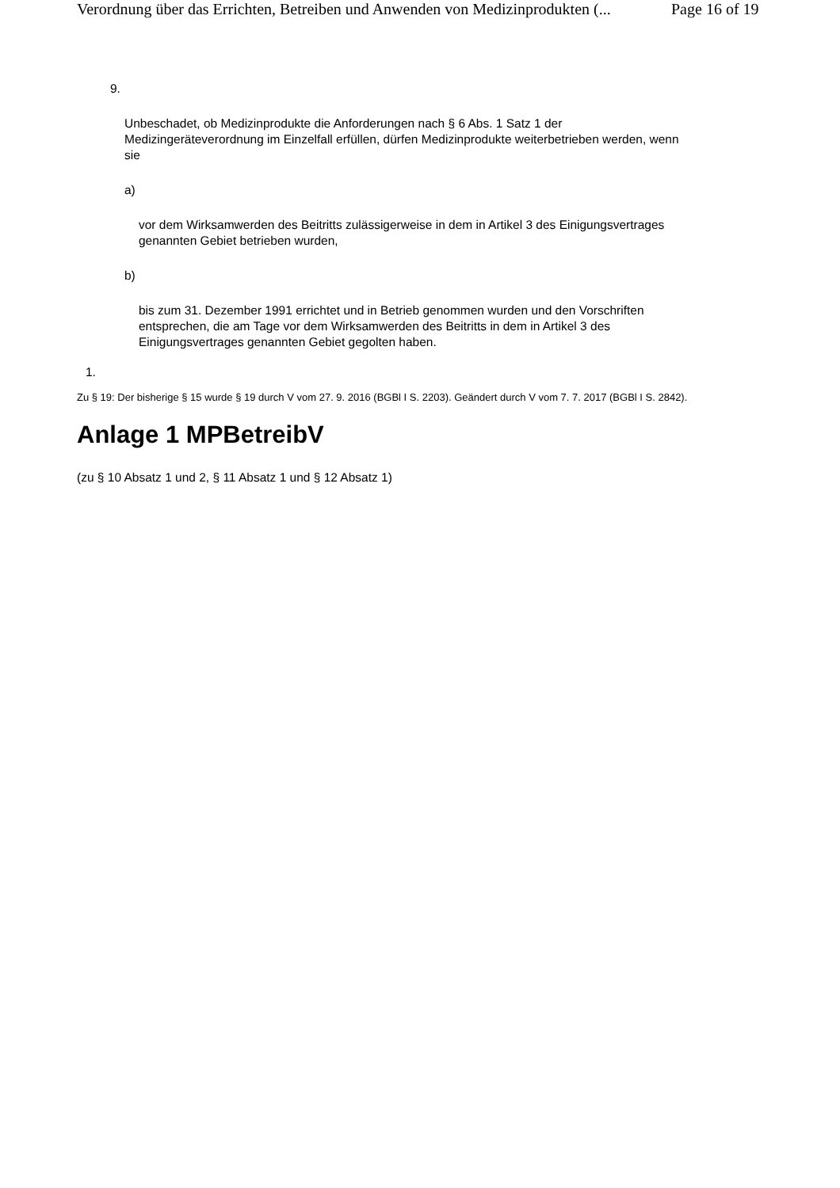Verordnung über das Errichten, Betreiben und Anwenden von Medizinprodukten (... Page 16 of 19
9.
Unbeschadet, ob Medizinprodukte die Anforderungen nach § 6 Abs. 1 Satz 1 der Medizingeräteverordnung im Einzelfall erfüllen, dürfen Medizinprodukte weiterbetrieben werden, wenn sie
a)
vor dem Wirksamwerden des Beitritts zulässigerweise in dem in Artikel 3 des Einigungsvertrages genannten Gebiet betrieben wurden,
b)
bis zum 31. Dezember 1991 errichtet und in Betrieb genommen wurden und den Vorschriften entsprechen, die am Tage vor dem Wirksamwerden des Beitritts in dem in Artikel 3 des Einigungsvertrages genannten Gebiet gegolten haben.
1.
Zu § 19: Der bisherige § 15 wurde § 19 durch V vom 27. 9. 2016 (BGBl I S. 2203). Geändert durch V vom 7. 7. 2017 (BGBl I S. 2842).
Anlage 1 MPBetreibV
(zu § 10 Absatz 1 und 2, § 11 Absatz 1 und § 12 Absatz 1)